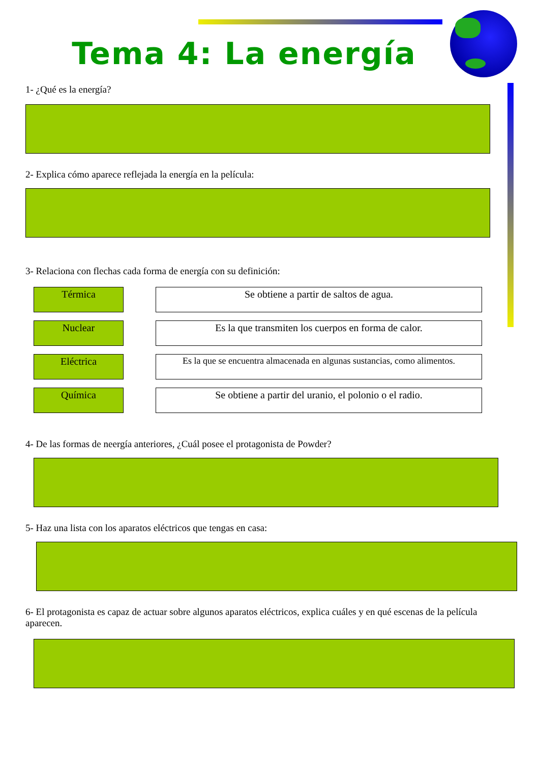Tema 4: La energía
1- ¿Qué es la energía?
2- Explica cómo aparece reflejada la energía en la película:
3- Relaciona con flechas cada forma de energía con su definición:
Térmica Se obtiene a partir de saltos de agua.
Nuclear Es la que transmiten los cuerpos en forma de calor.
Eléctrica Es la que se encuentra almacenada en algunas sustancias, como alimentos.
Química Se obtiene a partir del uranio, el polonio o el radio.
4- De las formas de neergía anteriores, ¿Cuál posee el protagonista de Powder?
5- Haz una lista con los aparatos eléctricos que tengas en casa:
6- El protagonista es capaz de actuar sobre algunos aparatos eléctricos, explica cuáles y en qué escenas de la película aparecen.